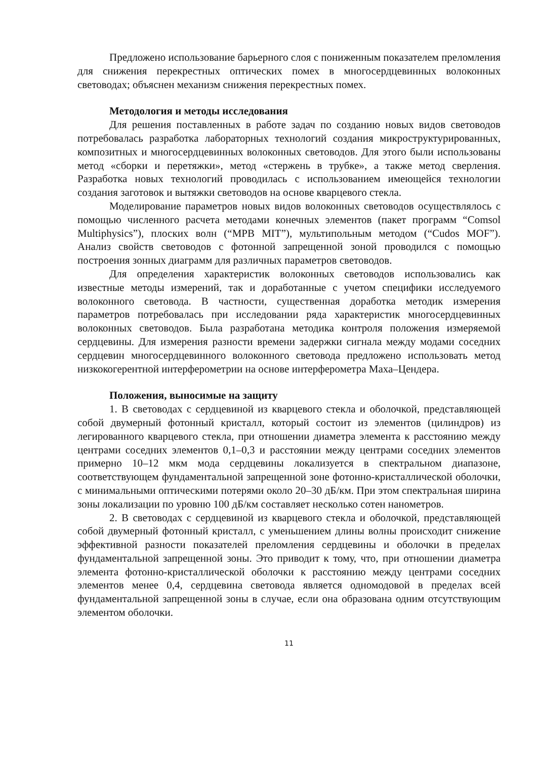Предложено использование барьерного слоя с пониженным показателем преломления для снижения перекрестных оптических помех в многосердцевинных волоконных световодах; объяснен механизм снижения перекрестных помех.
Методология и методы исследования
Для решения поставленных в работе задач по созданию новых видов световодов потребовалась разработка лабораторных технологий создания микроструктурированных, композитных и многосердцевинных волоконных световодов. Для этого были использованы метод «сборки и перетяжки», метод «стержень в трубке», а также метод сверления. Разработка новых технологий проводилась с использованием имеющейся технологии создания заготовок и вытяжки световодов на основе кварцевого стекла.
Моделирование параметров новых видов волоконных световодов осуществлялось с помощью численного расчета методами конечных элементов (пакет программ “Comsol Multiphysics”), плоских волн (“MPB MIT”), мультипольным методом (“Cudos MOF”). Анализ свойств световодов с фотонной запрещенной зоной проводился с помощью построения зонных диаграмм для различных параметров световодов.
Для определения характеристик волоконных световодов использовались как известные методы измерений, так и доработанные с учетом специфики исследуемого волоконного световода. В частности, существенная доработка методик измерения параметров потребовалась при исследовании ряда характеристик многосердцевинных волоконных световодов. Была разработана методика контроля положения измеряемой сердцевины. Для измерения разности времени задержки сигнала между модами соседних сердцевин многосердцевинного волоконного световода предложено использовать метод низкокогерентной интерферометрии на основе интерферометра Маха–Цендера.
Положения, выносимые на защиту
1. В световодах с сердцевиной из кварцевого стекла и оболочкой, представляющей собой двумерный фотонный кристалл, который состоит из элементов (цилиндров) из легированного кварцевого стекла, при отношении диаметра элемента к расстоянию между центрами соседних элементов 0,1–0,3 и расстоянии между центрами соседних элементов примерно 10–12 мкм мода сердцевины локализуется в спектральном диапазоне, соответствующем фундаментальной запрещенной зоне фотонно-кристаллической оболочки, с минимальными оптическими потерями около 20–30 дБ/км. При этом спектральная ширина зоны локализации по уровню 100 дБ/км составляет несколько сотен нанометров.
2. В световодах с сердцевиной из кварцевого стекла и оболочкой, представляющей собой двумерный фотонный кристалл, с уменьшением длины волны происходит снижение эффективной разности показателей преломления сердцевины и оболочки в пределах фундаментальной запрещенной зоны. Это приводит к тому, что, при отношении диаметра элемента фотонно-кристаллической оболочки к расстоянию между центрами соседних элементов менее 0,4, сердцевина световода является одномодовой в пределах всей фундаментальной запрещенной зоны в случае, если она образована одним отсутствующим элементом оболочки.
11